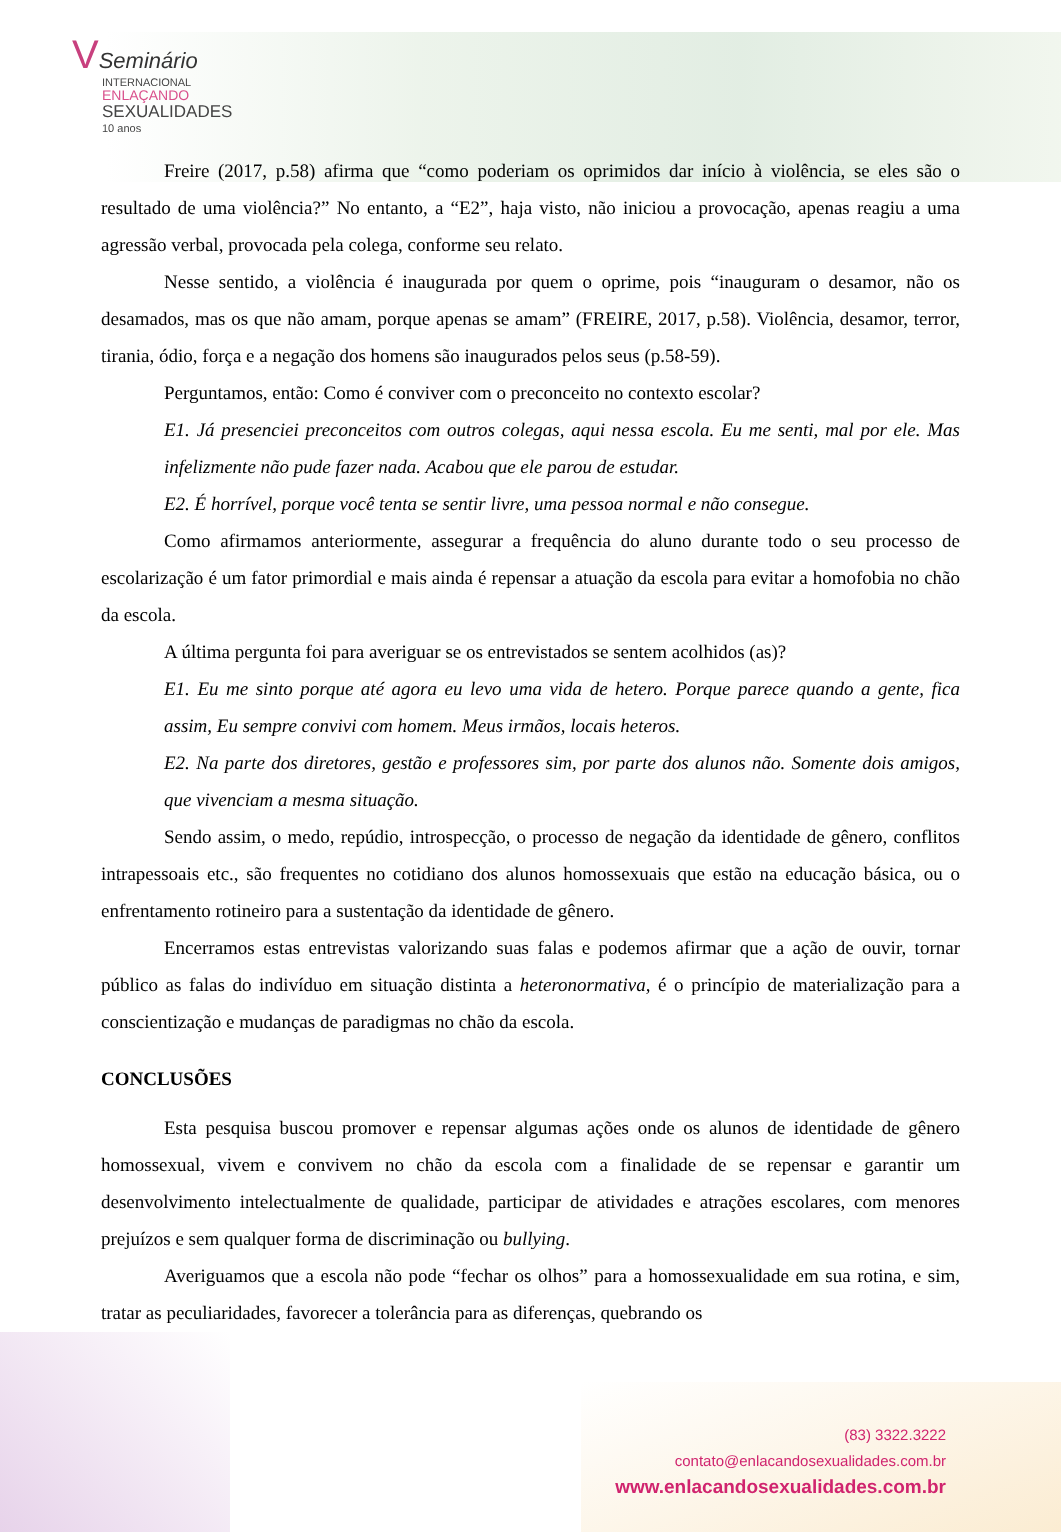VSeminário
INTERNACIONAL
ENLAÇANDO
SEXUALIDADES
10 anos
Freire (2017, p.58) afirma que “como poderiam os oprimidos dar início à violência, se eles são o resultado de uma violência?” No entanto, a “E2”, haja visto, não iniciou a provocação, apenas reagiu a uma agressão verbal, provocada pela colega, conforme seu relato.
Nesse sentido, a violência é inaugurada por quem o oprime, pois “inauguram o desamor, não os desamados, mas os que não amam, porque apenas se amam” (FREIRE, 2017, p.58). Violência, desamor, terror, tirania, ódio, força e a negação dos homens são inaugurados pelos seus (p.58-59).
Perguntamos, então: Como é conviver com o preconceito no contexto escolar?
E1. Já presenciei preconceitos com outros colegas, aqui nessa escola. Eu me senti, mal por ele. Mas infelizmente não pude fazer nada. Acabou que ele parou de estudar.
E2. É horrível, porque você tenta se sentir livre, uma pessoa normal e não consegue.
Como afirmamos anteriormente, assegurar a frequência do aluno durante todo o seu processo de escolarização é um fator primordial e mais ainda é repensar a atuação da escola para evitar a homofobia no chão da escola.
A última pergunta foi para averiguar se os entrevistados se sentem acolhidos (as)?
E1. Eu me sinto porque até agora eu levo uma vida de hetero. Porque parece quando a gente, fica assim, Eu sempre convivi com homem. Meus irmãos, locais heteros.
E2. Na parte dos diretores, gestão e professores sim, por parte dos alunos não. Somente dois amigos, que vivenciam a mesma situação.
Sendo assim, o medo, repúdio, introspecção, o processo de negação da identidade de gênero, conflitos intrapessoais etc., são frequentes no cotidiano dos alunos homossexuais que estão na educação básica, ou o enfrentamento rotineiro para a sustentação da identidade de gênero.
Encerramos estas entrevistas valorizando suas falas e podemos afirmar que a ação de ouvir, tornar público as falas do indivíduo em situação distinta a heteronormativa, é o princípio de materialização para a conscientização e mudanças de paradigmas no chão da escola.
CONCLUSÕES
Esta pesquisa buscou promover e repensar algumas ações onde os alunos de identidade de gênero homossexual, vivem e convivem no chão da escola com a finalidade de se repensar e garantir um desenvolvimento intelectualmente de qualidade, participar de atividades e atrações escolares, com menores prejuízos e sem qualquer forma de discriminação ou bullying.
Averiguamos que a escola não pode “fechar os olhos” para a homossexualidade em sua rotina, e sim, tratar as peculiaridades, favorecer a tolerância para as diferenças, quebrando os
(83) 3322.3222
contato@enlacandosexualidades.com.br
www.enlacandosexualidades.com.br